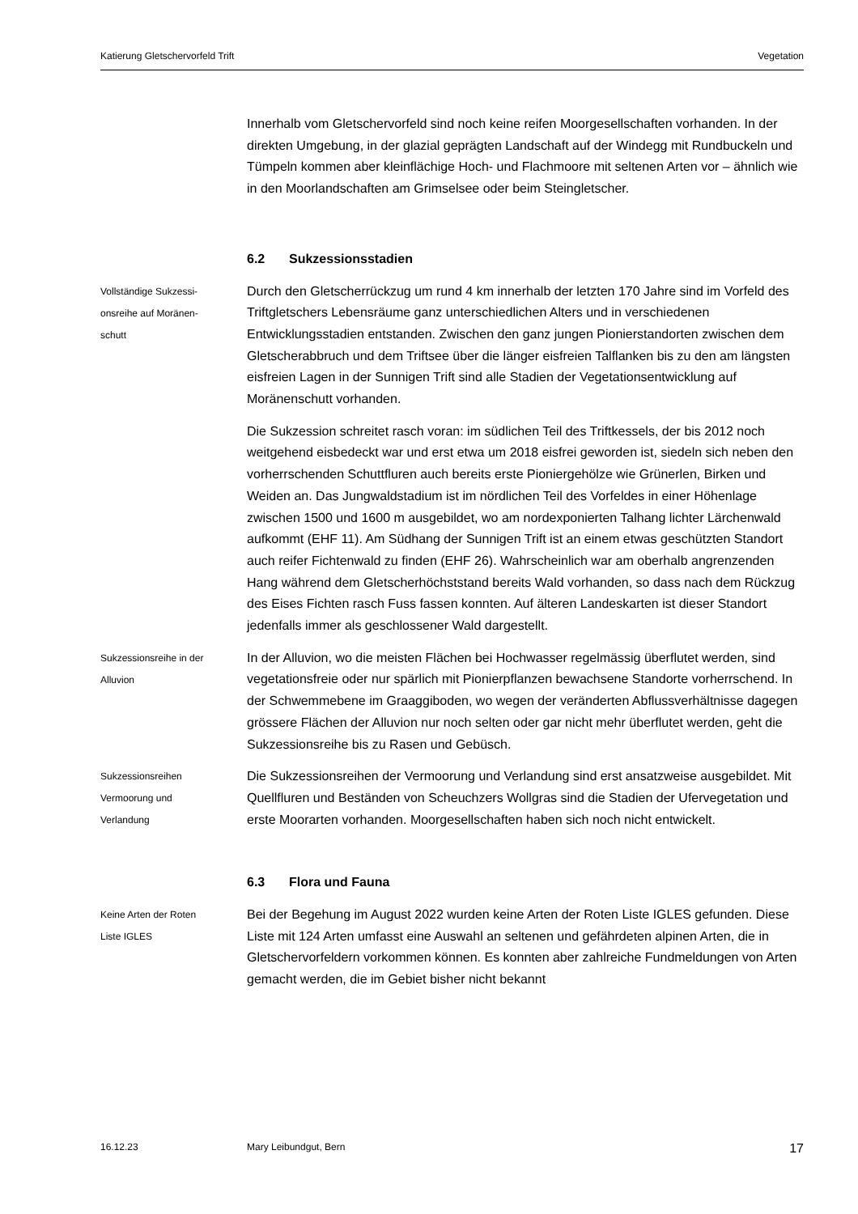Katierung Gletschervorfeld Trift Vegetation
Innerhalb vom Gletschervorfeld sind noch keine reifen Moorgesellschaften vorhanden. In der direkten Umgebung, in der glazial geprägten Landschaft auf der Windegg mit Rundbuckeln und Tümpeln kommen aber kleinflächige Hoch- und Flachmoore mit seltenen Arten vor – ähnlich wie in den Moorlandschaften am Grimselsee oder beim Steingletscher.
6.2 Sukzessionsstadien
Vollständige Sukzessi-
onsreihe auf Moränen-
schutt
Durch den Gletscherrückzug um rund 4 km innerhalb der letzten 170 Jahre sind im Vorfeld des Triftgletschers Lebensräume ganz unterschiedlichen Alters und in verschiedenen Entwicklungsstadien entstanden. Zwischen den ganz jungen Pionierstandorten zwischen dem Gletscherabbruch und dem Triftsee über die länger eisfreien Talflanken bis zu den am längsten eisfreien Lagen in der Sunnigen Trift sind alle Stadien der Vegetationsentwicklung auf Moränenschutt vorhanden.
Die Sukzession schreitet rasch voran: im südlichen Teil des Triftkessels, der bis 2012 noch weitgehend eisbedeckt war und erst etwa um 2018 eisfrei geworden ist, siedeln sich neben den vorherrschenden Schuttfluren auch bereits erste Pioniergehölze wie Grünerlen, Birken und Weiden an. Das Jungwaldstadium ist im nördlichen Teil des Vorfeldes in einer Höhenlage zwischen 1500 und 1600 m ausgebildet, wo am nordexponierten Talhang lichter Lärchenwald aufkommt (EHF 11). Am Südhang der Sunnigen Trift ist an einem etwas geschützten Standort auch reifer Fichtenwald zu finden (EHF 26). Wahrscheinlich war am oberhalb angrenzenden Hang während dem Gletscherhöchststand bereits Wald vorhanden, so dass nach dem Rückzug des Eises Fichten rasch Fuss fassen konnten. Auf älteren Landeskarten ist dieser Standort jedenfalls immer als geschlossener Wald dargestellt.
Sukzessionsreihe in der
Alluvion
In der Alluvion, wo die meisten Flächen bei Hochwasser regelmässig überflutet werden, sind vegetationsfreie oder nur spärlich mit Pionierpflanzen bewachsene Standorte vorherrschend. In der Schwemmebene im Graaggiboden, wo wegen der veränderten Abflussverhältnisse dagegen grössere Flächen der Alluvion nur noch selten oder gar nicht mehr überflutet werden, geht die Sukzessionsreihe bis zu Rasen und Gebüsch.
Sukzessionsreihen
Vermoorung und
Verlandung
Die Sukzessionsreihen der Vermoorung und Verlandung sind erst ansatzweise ausgebildet. Mit Quellfluren und Beständen von Scheuchzers Wollgras sind die Stadien der Ufervegetation und erste Moorarten vorhanden. Moorgesellschaften haben sich noch nicht entwickelt.
6.3 Flora und Fauna
Keine Arten der Roten
Liste IGLES
Bei der Begehung im August 2022 wurden keine Arten der Roten Liste IGLES gefunden. Diese Liste mit 124 Arten umfasst eine Auswahl an seltenen und gefährdeten alpinen Arten, die in Gletschervorfeldern vorkommen können. Es konnten aber zahlreiche Fundmeldungen von Arten gemacht werden, die im Gebiet bisher nicht bekannt
16.12.23 Mary Leibundgut, Bern 17